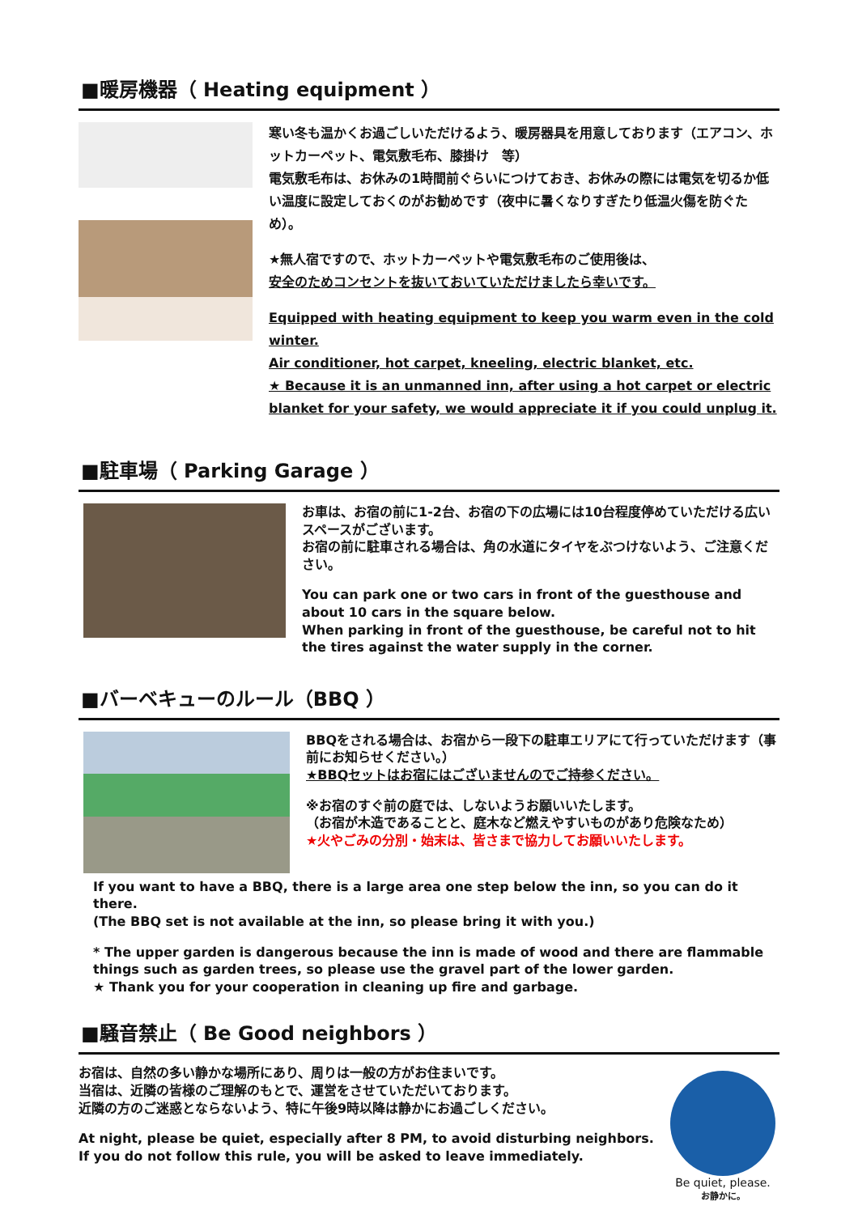■暖房機器（ Heating equipment ）
寒い冬も温かくお過ごしいただけるよう、暖房器具を用意しております（エアコン、ホットカーペット、電気敷毛布、膝掛け　等）
電気敷毛布は、お休みの1時間前ぐらいにつけておき、お休みの際には電気を切るか低い温度に設定しておくのがお勧めです（夜中に暑くなりすぎたり低温火傷を防ぐため）。
★無人宿ですので、ホットカーペットや電気敷毛布のご使用後は、
安全のためコンセントを抜いておいていただけましたら幸いです。
Equipped with heating equipment to keep you warm even in the cold winter.
Air conditioner, hot carpet, kneeling, electric blanket, etc.
★ Because it is an unmanned inn, after using a hot carpet or electric blanket for your safety, we would appreciate it if you could unplug it.
■駐車場（ Parking Garage ）
お車は、お宿の前に1-2台、お宿の下の広場には10台程度停めていただける広いスペースがございます。
お宿の前に駐車される場合は、角の水道にタイヤをぶつけないよう、ご注意ください。
You can park one or two cars in front of the guesthouse and about 10 cars in the square below.
When parking in front of the guesthouse, be careful not to hit the tires against the water supply in the corner.
■バーベキューのルール（BBQ ）
BBQをされる場合は、お宿から一段下の駐車エリアにて行っていただけます（事前にお知らせください。）
★BBQセットはお宿にはございませんのでご持参ください。
※お宿のすぐ前の庭では、しないようお願いいたします。
（お宿が木造であることと、庭木など燃えやすいものがあり危険なため）
★火やごみの分別・始末は、皆さまで協力してお願いいたします。
If you want to have a BBQ, there is a large area one step below the inn, so you can do it there.
(The BBQ set is not available at the inn, so please bring it with you.)
* The upper garden is dangerous because the inn is made of wood and there are flammable things such as garden trees, so please use the gravel part of the lower garden.
★ Thank you for your cooperation in cleaning up fire and garbage.
■騒音禁止（ Be Good neighbors ）
お宿は、自然の多い静かな場所にあり、周りは一般の方がお住まいです。
当宿は、近隣の皆様のご理解のもとで、運営をさせていただいております。
近隣の方のご迷惑とならないよう、特に午後9時以降は静かにお過ごしください。
At night, please be quiet, especially after 8 PM, to avoid disturbing neighbors.
If you do not follow this rule, you will be asked to leave immediately.
Be quiet, please.
お静かに。